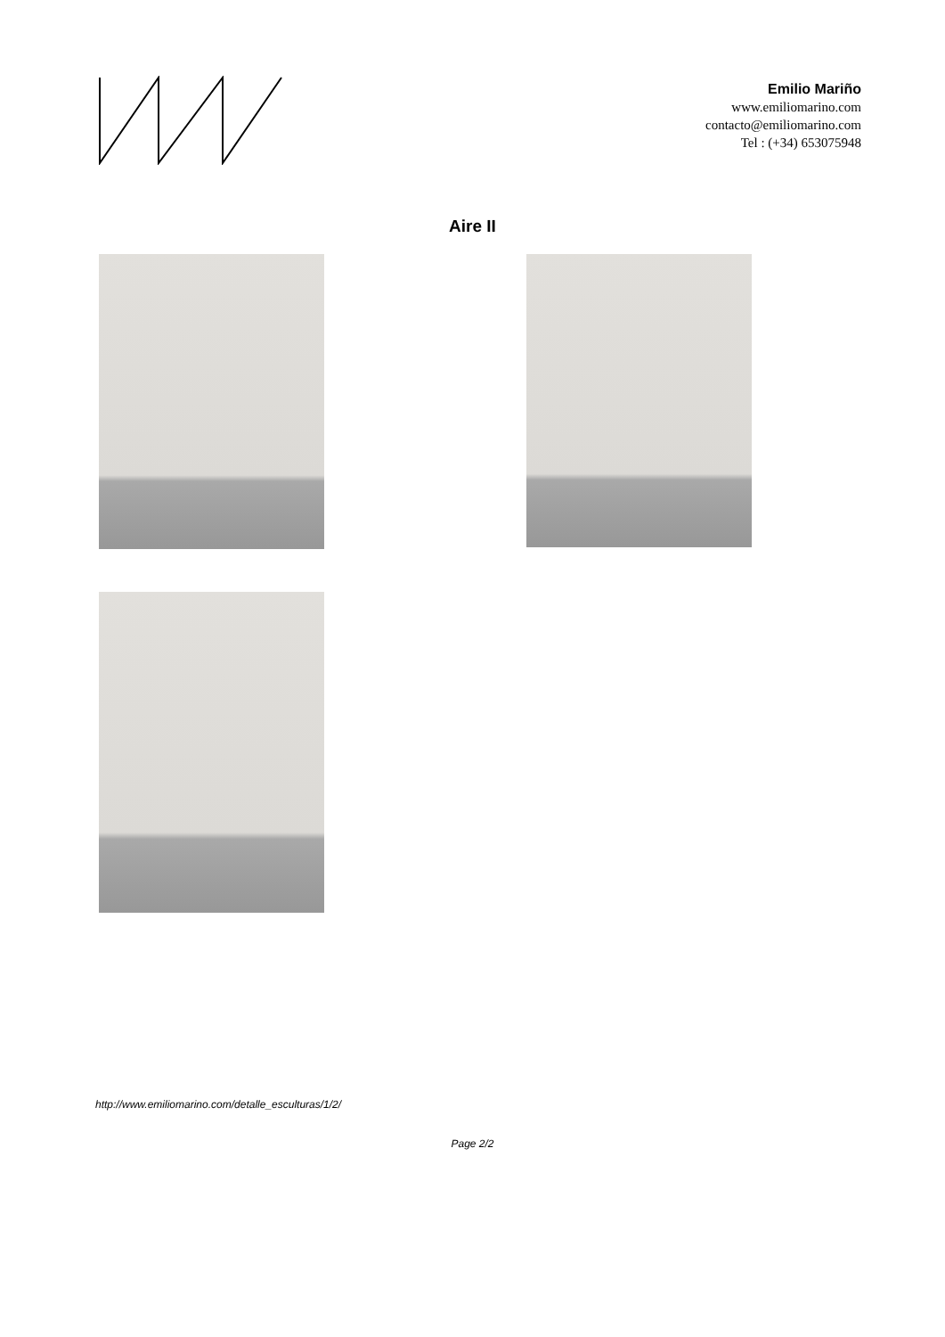Emilio Mariño
www.emiliomarino.com
contacto@emiliomarino.com
Tel : (+34) 653075948
Aire II
http://www.emiliomarino.com/detalle_esculturas/1/2/
Page 2/2